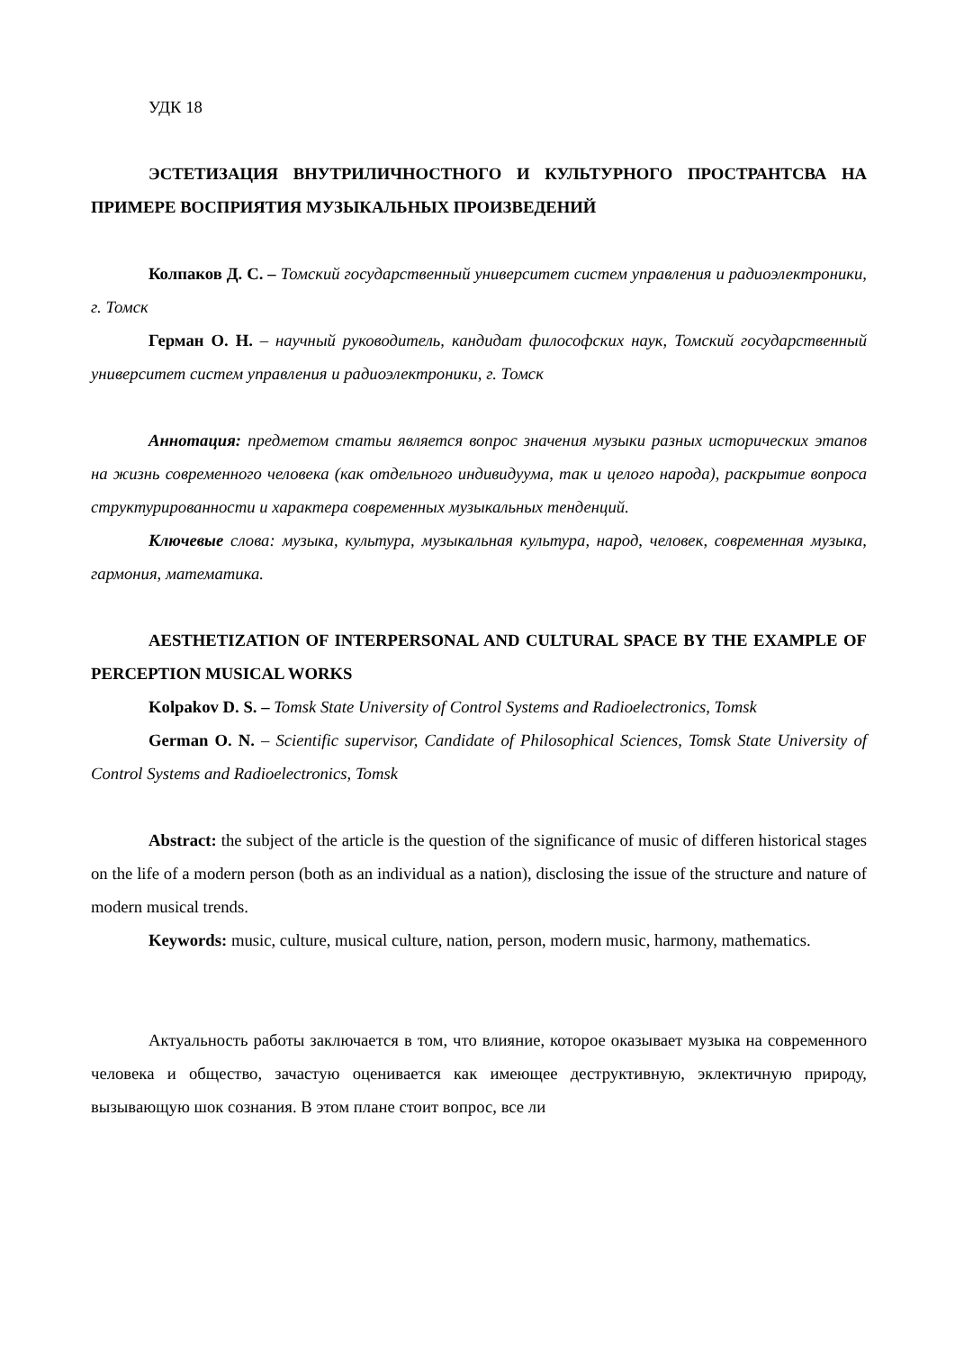УДК 18
ЭСТЕТИЗАЦИЯ ВНУТРИЛИЧНОСТНОГО И КУЛЬТУРНОГО ПРОСТРАНТСВА НА ПРИМЕРЕ ВОСПРИЯТИЯ МУЗЫКАЛЬНЫХ ПРОИЗВЕДЕНИЙ
Колпаков Д. С. – Томский государственный университет систем управления и радиоэлектроники, г. Томск
Герман О. Н. – научный руководитель, кандидат философских наук, Томский государственный университет систем управления и радиоэлектроники, г. Томск
Аннотация: предметом статьи является вопрос значения музыки разных исторических этапов на жизнь современного человека (как отдельного индивидуума, так и целого народа), раскрытие вопроса структурированности и характера современных музыкальных тенденций.
Ключевые слова: музыка, культура, музыкальная культура, народ, человек, современная музыка, гармония, математика.
AESTHETIZATION OF INTERPERSONAL AND CULTURAL SPACE BY THE EXAMPLE OF PERCEPTION MUSICAL WORKS
Kolpakov D. S. – Tomsk State University of Control Systems and Radioelectronics, Tomsk
German O. N. – Scientific supervisor, Candidate of Philosophical Sciences, Tomsk State University of Control Systems and Radioelectronics, Tomsk
Abstract: the subject of the article is the question of the significance of music of differen historical stages on the life of a modern person (both as an individual as a nation), disclosing the issue of the structure and nature of modern musical trends.
Keywords: music, culture, musical culture, nation, person, modern music, harmony, mathematics.
Актуальность работы заключается в том, что влияние, которое оказывает музыка на современного человека и общество, зачастую оценивается как имеющее деструктивную, эклектичную природу, вызывающую шок сознания. В этом плане стоит вопрос, все ли